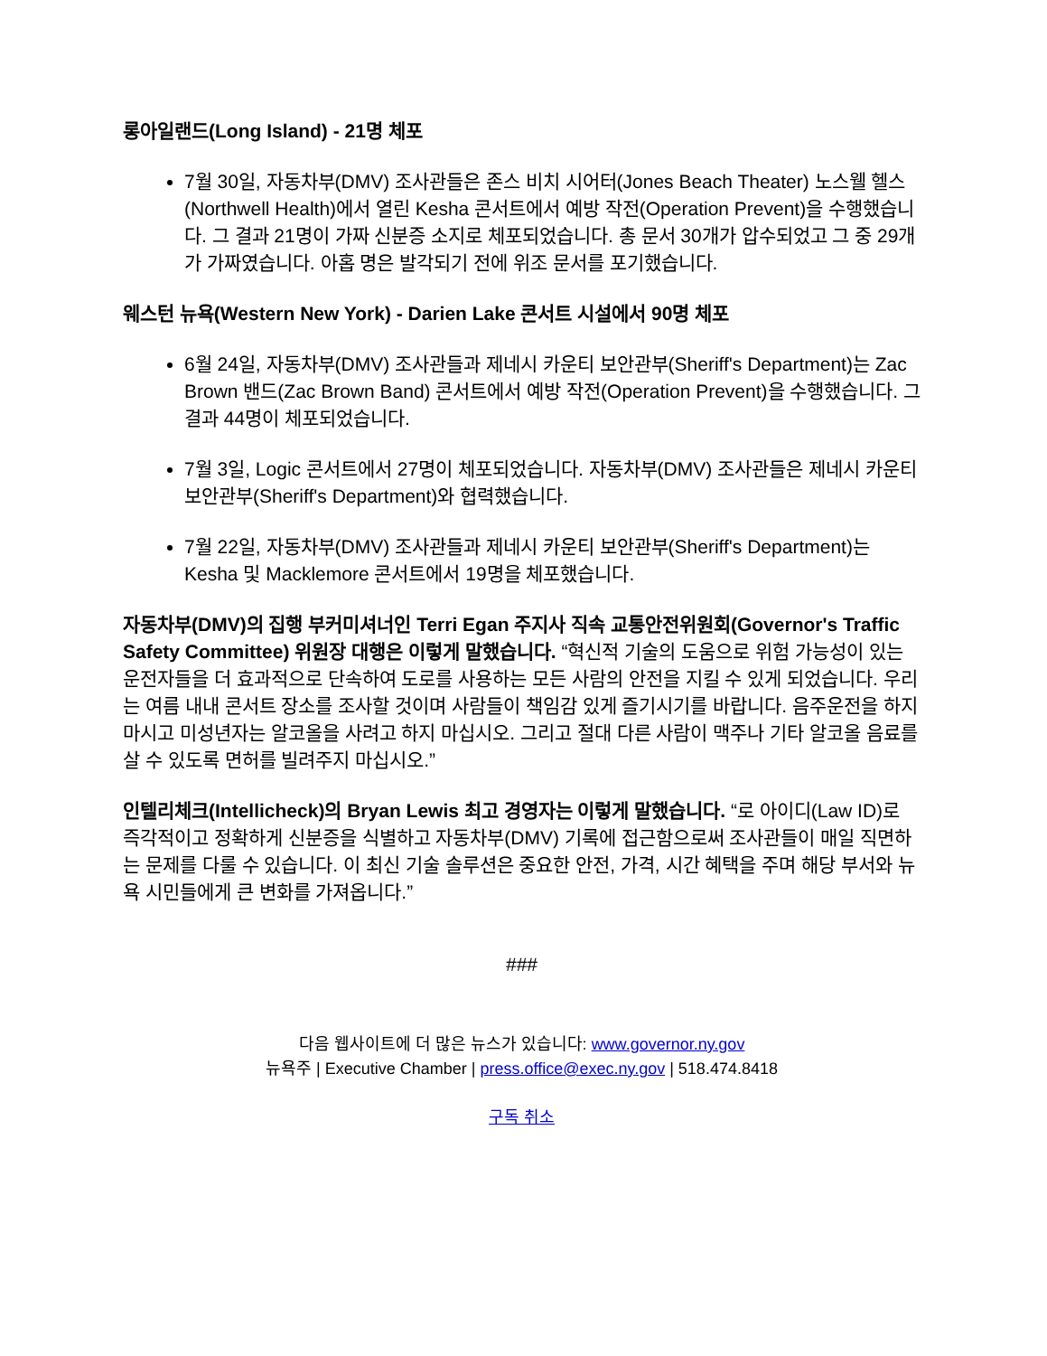롱아일랜드(Long Island) - 21명 체포
7월 30일, 자동차부(DMV) 조사관들은 존스 비치 시어터(Jones Beach Theater) 노스웰 헬스(Northwell Health)에서 열린 Kesha 콘서트에서 예방 작전(Operation Prevent)을 수행했습니다. 그 결과 21명이 가짜 신분증 소지로 체포되었습니다. 총 문서 30개가 압수되었고 그 중 29개가 가짜였습니다. 아홉 명은 발각되기 전에 위조 문서를 포기했습니다.
웨스턴 뉴욕(Western New York) - Darien Lake 콘서트 시설에서 90명 체포
6월 24일, 자동차부(DMV) 조사관들과 제네시 카운티 보안관부(Sheriff's Department)는 Zac Brown 밴드(Zac Brown Band) 콘서트에서 예방 작전(Operation Prevent)을 수행했습니다. 그 결과 44명이 체포되었습니다.
7월 3일, Logic 콘서트에서 27명이 체포되었습니다. 자동차부(DMV) 조사관들은 제네시 카운티 보안관부(Sheriff's Department)와 협력했습니다.
7월 22일, 자동차부(DMV) 조사관들과 제네시 카운티 보안관부(Sheriff's Department)는 Kesha 및 Macklemore 콘서트에서 19명을 체포했습니다.
자동차부(DMV)의 집행 부커미셔너인 Terri Egan 주지사 직속 교통안전위원회(Governor's Traffic Safety Committee) 위원장 대행은 이렇게 말했습니다. “혁신적 기술의 도움으로 위험 가능성이 있는 운전자들을 더 효과적으로 단속하여 도로를 사용하는 모든 사람의 안전을 지킬 수 있게 되었습니다. 우리는 여름 내내 콘서트 장소를 조사할 것이며 사람들이 책임감 있게 즐기시기를 바랍니다. 음주운전을 하지 마시고 미성년자는 알코올을 사려고 하지 마십시오. 그리고 절대 다른 사람이 맥주나 기타 알코올 음료를 살 수 있도록 면허를 빌려주지 마십시오.”
인텔리체크(Intellicheck)의 Bryan Lewis 최고 경영자는 이렇게 말했습니다. “로 아이디(Law ID)로 즉각적이고 정확하게 신분증을 식별하고 자동차부(DMV) 기록에 접근함으로써 조사관들이 매일 직면하는 문제를 다룰 수 있습니다. 이 최신 기술 솔루션은 중요한 안전, 가격, 시간 혜택을 주며 해당 부서와 뉴욕 시민들에게 큰 변화를 가져옵니다.”
###
다음 웹사이트에 더 많은 뉴스가 있습니다: www.governor.ny.gov
뉴욕주 | Executive Chamber | press.office@exec.ny.gov | 518.474.8418
구독 취소